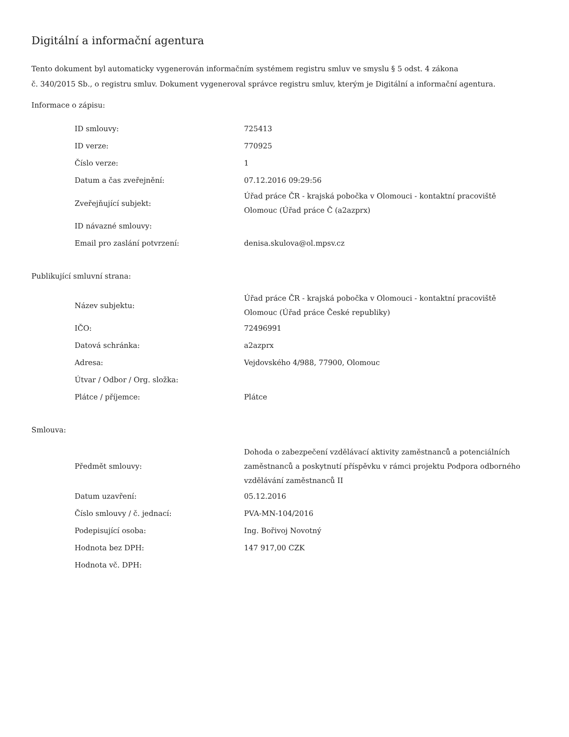Digitální a informační agentura
Tento dokument byl automaticky vygenerován informačním systémem registru smluv ve smyslu § 5 odst. 4 zákona
č. 340/2015 Sb., o registru smluv. Dokument vygeneroval správce registru smluv, kterým je Digitální a informační agentura.
Informace o zápisu:
| ID smlouvy: | 725413 |
| ID verze: | 770925 |
| Číslo verze: | 1 |
| Datum a čas zveřejnění: | 07.12.2016 09:29:56 |
| Zveřejňující subjekt: | Úřad práce ČR - krajská pobočka v Olomouci - kontaktní pracoviště Olomouc (Úřad práce Č (a2azprx) |
| ID návazné smlouvy: | |
| Email pro zaslání potvrzení: | denisa.skulova@ol.mpsv.cz |
Publikující smluvní strana:
| Název subjektu: | Úřad práce ČR - krajská pobočka v Olomouci - kontaktní pracoviště Olomouc (Úřad práce České republiky) |
| IČO: | 72496991 |
| Datová schránka: | a2azprx |
| Adresa: | Vejdovského 4/988, 77900, Olomouc |
| Útvar / Odbor / Org. složka: | |
| Plátce / příjemce: | Plátce |
Smlouva:
| Předmět smlouvy: | Dohoda o zabezpečení vzdělávací aktivity zaměstnanců a potenciálních zaměstnanců a poskytnutí příspěvku v rámci projektu Podpora odborného vzdělávání zaměstnanců II |
| Datum uzavření: | 05.12.2016 |
| Číslo smlouvy / č. jednací: | PVA-MN-104/2016 |
| Podepisující osoba: | Ing. Bořivoj Novotný |
| Hodnota bez DPH: | 147 917,00 CZK |
| Hodnota vč. DPH: | |